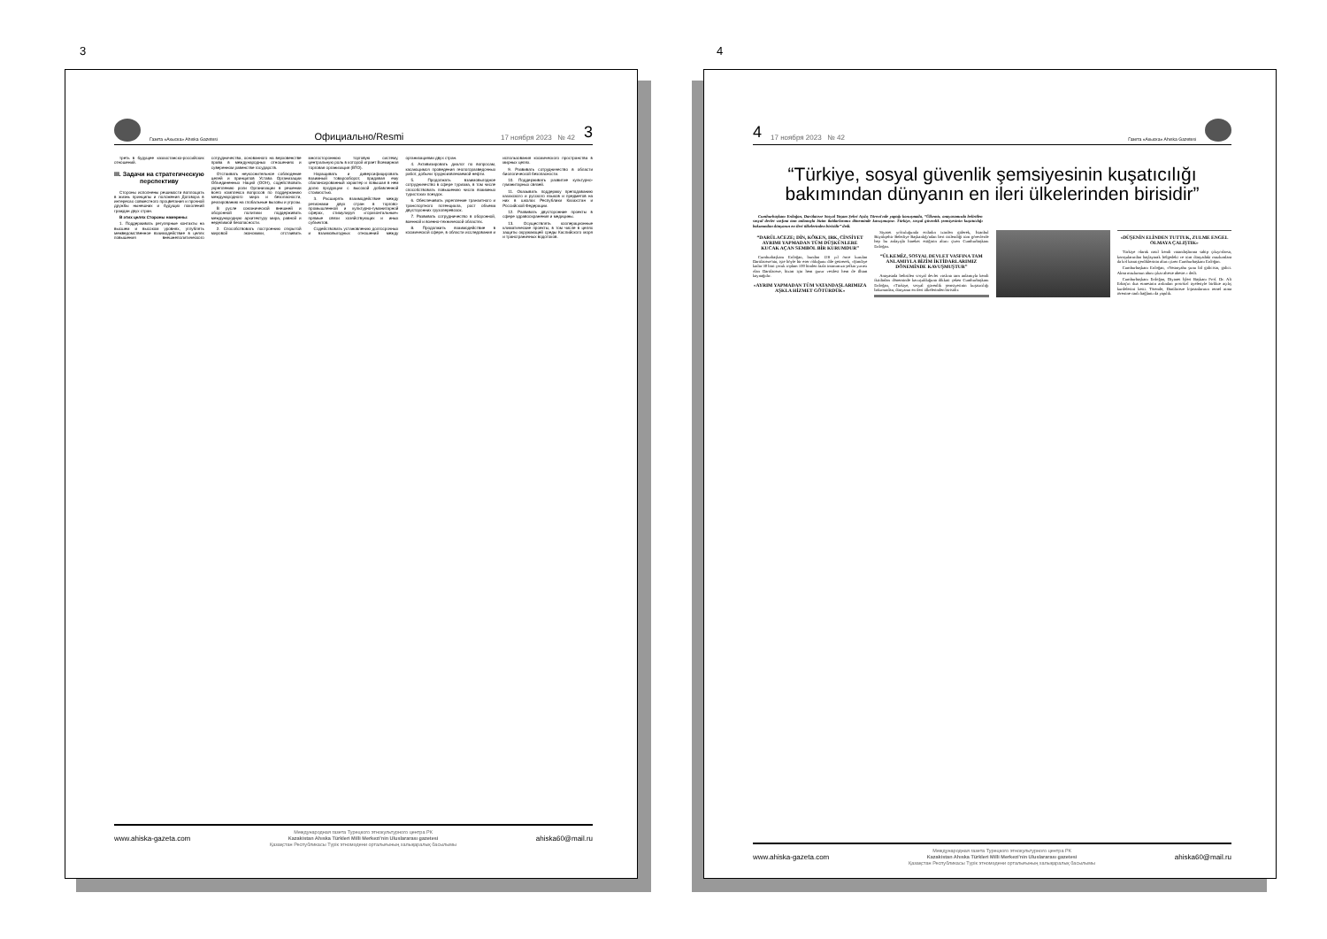3 4
Газета «Ахыска» Ahıska Gazetesi Официально/Resmi 17 ноября 2023 № 42 3
треть в будущее казахстанско-российских отношений.
III. Задачи на стратегическую перспективу
Стороны исполнены решимости воплощать в жизнь принципы и положения Договора в интересах совместного процветания и прочной дружбы нынешних и будущих поколений граждан двух стран.
В этих целях Стороны намерены:
1. Поддерживать регулярные контакты на высшем и высоком уровнях, углублять межведомственное взаимодействие в целях повышения внешнеполитического сотрудничества, основанного на верховенстве права в международных отношениях и суверенном равенстве государств.
Отстаивать неукоснительное соблюдение целей и принципов Устава Организации Объединенных Наций (ООН), содействовать укреплению роли Организации в решении всего комплекса вопросов по поддержанию международного мира и безопасности, реагированию на глобальные вызовы и угрозы.
В русле союзнической внешней и оборонной политики поддерживать международную архитектуру мира, равной и неделимой безопасности.
2. Способствовать построению открытой мировой экономики, отстаивать многостороннюю торговую систему, центральную роль в которой играет Всемирная торговая организация (ВТО).
Наращивать и диверсифицировать взаимный товарооборот, придавая ему сбалансированный характер и повышая в нем долю продукции с высокой добавленной стоимостью.
3. Расширять взаимодействие между регионами двух стран в торгово-промышленной и культурно-гуманитарной сферах, стимулируя «горизонтальные» прямые связи хозяйствующих и иных субъектов.
Содействовать установлению долгосрочных и взаимовыгодных отношений между организациями двух стран.
4. Активизировать диалог по вопросам, касающимся проведения геологоразведочных работ, добычи трудноизвлекаемой нефти.
5. Продолжать взаимовыгодное сотрудничество в сфере туризма, в том числе способствовать повышению числа взаимных туристских поездок.
6. Обеспечивать укрепление транзитного и транспортного потенциала, рост объема двусторонних грузоперевозок.
7. Развивать сотрудничество в оборонной, военной и военно-технической областях.
8. Продолжить взаимодействие в космической сфере, в области исследования и использования космического пространства в мирных целях.
9. Развивать сотрудничество в области биологической безопасности.
10. Поддерживать развитие культурно-гуманитарных связей.
11. Оказывать поддержку преподаванию казахского и русского языков и предметов на них в школах Республики Казахстан и Российской Федерации.
12. Развивать двусторонние проекты в сфере здравоохранения и медицины.
13. Осуществлять кооперационные климатические проекты, в том числе в целях защиты окружающей среды Каспийского моря и трансграничных водотоков.
www.ahiska-gazeta.com
Международная газета Турецкого этнокультурного центра РК
Kazakistan Ahıska Türkleri Milli Merkezi'nin Uluslararası gazetesi
Қазақстан Республикасы Түрік этномәдени орталығының халықаралық басылымы
ahiska60@mail.ru
4 17 ноября 2023 № 42 Газета «Ахыска» Ahıska Gazetesi
“Türkiye, sosyal güvenlik şemsiyesinin kuşatıcılığı bakımından dünyanın en ileri ülkelerinden birisidir”
Cumhurbaşkanı Erdoğan, Darülaceze Sosyal Yaşam Şehri Açılış Töreni'nde yaptığı konuşmada, “Ülkemiz, anayasamızda belirtilen sosyal devlet vasfına tam anlamıyla bizim iktidarlarımız döneminde kavuşmuştur. Türkiye, sosyal güvenlik şemsiyesinin kuşatıcılığı bakımından dünyanın en ileri ülkelerinden birisidir” dedi.
“DARÜLACEZE; DİN, KÖKEN, IRK, CİNSİYET AYRIMI YAPMADAN TÜM DÜŞKÜNLERE KUCAK AÇAN SEMBOL BİR KURUMDUR”
Cumhurbaşkanı Erdoğan, bundan 128 yıl önce kurulan Darülaceze'nin, işte böyle bir eser olduğunu dile getirerek, «Şimdiye kadar 30 bini çocuk toplam 100 binden fazla insanımıza şefkat yuvası olan Darülaceze, bizim için hem gurur vesilesi hem de ilham kaynağıdır.
«AYRIM YAPMADAN TÜM VATANDAŞLARIMIZA AŞKLA HİZMET GÖTÜRDÜK»
Siyaset yolculuğunda ecdadın izinden giderek, İstanbul Büyükşehir Belediye Başkanlığı'ndan beri üstlendiği tüm görevlerde hep bu anlayışla hareket ettiğinin altını çizen Cumhurbaşkanı Erdoğan.
“ÜLKEMİZ, SOSYAL DEVLET VASFINA TAM ANLAMIYLA BİZİM İKTİDARLARIMIZ DÖNEMİNDE KAVUŞMUŞTUR”
Anayasada belirtilen sosyal devlet vasfına tam anlamıyla kendi iktidarları döneminde kavuşulduğuna dikkati çeken Cumhurbaşkanı Erdoğan, «Türkiye, sosyal güvenlik şemsiyesinin kuşatıcılığı bakımından, dünyanın en ileri ülkelerinden birisidir.
«DÜŞENİN ELİNDEN TUTTUK, ZULME ENGEL OLMAYA ÇALIŞTIK»
Türkiye olarak nasıl kendi vatandaşlarına sahip çıkıyorlarsa, komşularından başlayarak bölgedeki ve tüm dünyadaki mazlumlara da kol kanat gerdiklerinin altını çizen Cumhurbaşkanı Erdoğan.
Cumhurbaşkanı Erdoğan, «Netanyahu şunu bil gidicisin, gidici. Alma mazlumun ahını çıkar aheste aheste.» dedi.
Cumhurbaşkanı Erdoğan, Diyanet İşleri Başkanı Prof. Dr. Ali Erbaş'ın dua etmesinin ardından protokol üyeleriyle birlikte açılış kurdelesini kesti. Törende, Darülaceze lojmanlarının temel atma törenine canlı bağlantı da yapıldı.
www.ahiska-gazeta.com
Международная газета Турецкого этнокультурного центра РК
Kazakistan Ahıska Türkleri Milli Merkezi'nin Uluslararası gazetesi
Қазақстан Республикасы Түрік этномәдени орталығының халықаралық басылымы
ahiska60@mail.ru